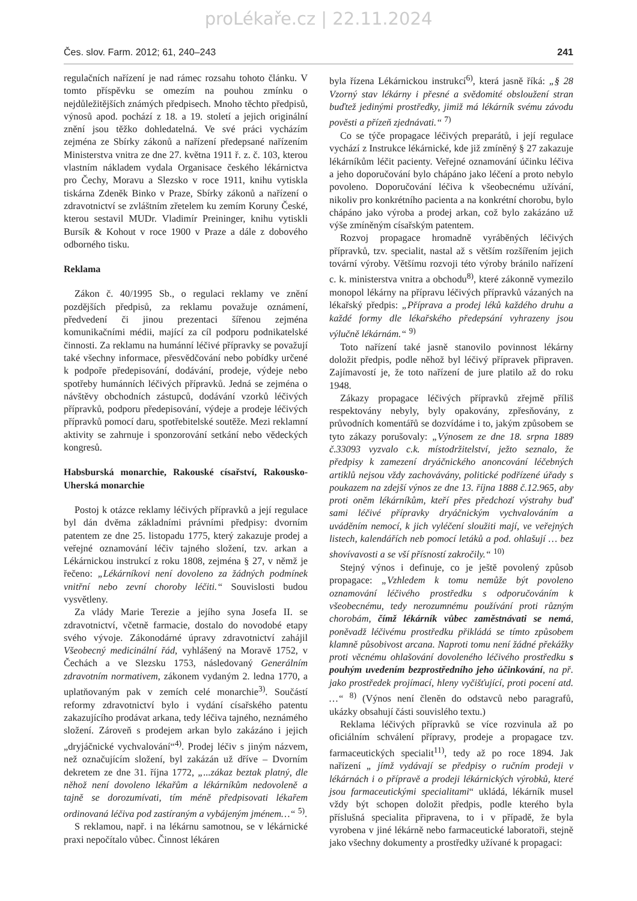proLékaře.cz | 22.11.2024
Čes. slov. Farm. 2012; 61, 240–243 241
regulačních nařízení je nad rámec rozsahu tohoto článku. V tomto příspěvku se omezím na pouhou zmínku o nejdůležitějších známých předpisech. Mnoho těchto předpisů, výnosů apod. pochází z 18. a 19. století a jejich originální znění jsou těžko dohledatelná. Ve své práci vycházím zejména ze Sbírky zákonů a nařízení předepsané nařízením Ministerstva vnitra ze dne 27. května 1911 ř. z. č. 103, kterou vlastním nákladem vydala Organisace českého lékárnictva pro Čechy, Moravu a Slezsko v roce 1911, knihu vytiskla tiskárna Zdeněk Binko v Praze, Sbírky zákonů a nařízení o zdravotnictví se zvláštním zřetelem ku zemím Koruny České, kterou sestavil MUDr. Vladimír Preininger, knihu vytiskli Bursík & Kohout v roce 1900 v Praze a dále z dobového odborného tisku.
Reklama
Zákon č. 40/1995 Sb., o regulaci reklamy ve znění pozdějších předpisů, za reklamu považuje oznámení, předvedení či jinou prezentaci šířenou zejména komunikačními médii, mající za cíl podporu podnikatelské činnosti. Za reklamu na humánní léčivé přípravky se považují také všechny informace, přesvědčování nebo pobídky určené k podpoře předepisování, dodávání, prodeje, výdeje nebo spotřeby humánních léčivých přípravků. Jedná se zejména o návštěvy obchodních zástupců, dodávání vzorků léčivých přípravků, podporu předepisování, výdeje a prodeje léčivých přípravků pomocí daru, spotřebitelské soutěže. Mezi reklamní aktivity se zahrnuje i sponzorování setkání nebo vědeckých kongresů.
Habsburská monarchie, Rakouské císařství, Rakousko-Uherská monarchie
Postoj k otázce reklamy léčivých přípravků a její regulace byl dán dvěma základními právními předpisy: dvorním patentem ze dne 25. listopadu 1775, který zakazuje prodej a veřejné oznamování léčiv tajného složení, tzv. arkan a Lékárnickou instrukcí z roku 1808, zejména § 27, v němž je řečeno: „Lékárníkovi není dovoleno za žádných podmínek vnitřní nebo zevní choroby léčiti.“ Souvislosti budou vysvětleny.
Za vlády Marie Terezie a jejího syna Josefa II. se zdravotnictví, včetně farmacie, dostalo do novodobé etapy svého vývoje. Zákonodárné úpravy zdravotnictví zahájil Všeobecný medicinální řád, vyhlášený na Moravě 1752, v Čechách a ve Slezsku 1753, následovaný Generálním zdravotním normativem, zákonem vydaným 2. ledna 1770, a uplatňovaným pak v zemích celé monarchie<sup>3)</sup>. Součástí reformy zdravotnictví bylo i vydání císařského patentu zakazujícího prodávat arkana, tedy léčiva tajného, neznámého složení. Zároveň s prodejem arkan bylo zakázáno i jejich „dryjáčnické vychvalování“<sup>4)</sup>. Prodej léčiv s jiným názvem, než označujícím složení, byl zakázán už dříve – Dvorním dekretem ze dne 31. října 1772, „...zákaz beztak platný, dle něhož není dovoleno lékařům a lékárníkům nedovoleně a tajně se dorozumívati, tím méně předpisovati lékařem ordinovaná léčiva pod zastíraným a vybájeným jménem…“ <sup>5)</sup>.
S reklamou, např. i na lékárnu samotnou, se v lékárnické praxi nepočítalo vůbec. Činnost lékáren
byla řízena Lékárnickou instrukcí<sup>6)</sup>, která jasně říká: „§ 28 Vzorný stav lékárny i přesné a svědomité obsloužení stran buďtež jedinými prostředky, jimiž má lékárník svému závodu pověsti a přízeň zjednávati.“ <sup>7)</sup>
Co se týče propagace léčivých preparátů, i její regulace vychází z Instrukce lékárnické, kde již zmíněný § 27 zakazuje lékárníkům léčit pacienty. Veřejné oznamování účinku léčiva a jeho doporučování bylo chápáno jako léčení a proto nebylo povoleno. Doporučování léčiva k všeobecnému užívání, nikoliv pro konkrétního pacienta a na konkrétní chorobu, bylo chápáno jako výroba a prodej arkan, což bylo zakázáno už výše zmíněným císařským patentem.
Rozvoj propagace hromadně vyráběných léčivých přípravků, tzv. specialit, nastal až s větším rozšířením jejich tovární výroby. Většímu rozvoji této výroby bránilo nařízení c. k. ministerstva vnitra a obchodu<sup>8)</sup>, které zákonně vymezilo monopol lékárny na přípravu léčivých přípravků vázaných na lékařský předpis: „Příprava a prodej léků každého druhu a každé formy dle lékařského předepsání vyhrazeny jsou výlučně lékárnám.“ <sup>9)</sup>
Toto nařízení také jasně stanovilo povinnost lékárny doložit předpis, podle něhož byl léčivý přípravek připraven. Zajímavostí je, že toto nařízení de jure platilo až do roku 1948.
Zákazy propagace léčivých přípravků zřejmě příliš respektovány nebyly, byly opakovány, zpřesňovány, z průvodních komentářů se dozvídáme i to, jakým způsobem se tyto zákazy porušovaly: „Výnosem ze dne 18. srpna 1889 č.33093 vyzvalo c.k. místodržitelství, ježto seznalo, že předpisy k zamezení dryáčnického anoncování léčebných artiklů nejsou vždy zachovávány, politické podřízené úřady s poukazem na zdejší výnos ze dne 13. října 1888 č.12.965, aby proti oněm lékárníkům, kteří přes předchozí výstrahy buď sami léčivé přípravky dryáčnickým vychvalováním a uváděním nemocí, k jich vyléčení sloužiti mají, ve veřejných listech, kalendářích neb pomocí letáků a pod. ohlašují … bez shovívavosti a se vší přísností zakročily.“ <sup>10)</sup>
Stejný výnos i definuje, co je ještě povolený způsob propagace: „Vzhledem k tomu nemůže být povoleno oznamování léčivého prostředku s odporučováním k všeobecnému, tedy nerozumnému používání proti různým chorobám, čímž lékárník vůbec zaměstnávati se nemá, poněvadž léčivému prostředku přikládá se tímto způsobem klamně působivost arcana. Naproti tomu není žádné překážky proti věcnému ohlašování dovoleného léčivého prostředku s pouhým uvedením bezprostředního jeho účinkování, na př. jako prostředek projímací, hleny vyčišťující, proti pocení atd. …“ <sup>8)</sup> (Výnos není členěn do odstavců nebo paragrafů, ukázky obsahují části souvislého textu.)
Reklama léčivých přípravků se více rozvinula až po oficiálním schválení přípravy, prodeje a propagace tzv. farmaceutických specialit<sup>11)</sup>, tedy až po roce 1894. Jak nařízení „ jímž vydávají se předpisy o ručním prodeji v lékárnách i o přípravě a prodeji lékárnických výrobků, které jsou farmaceutickými specialitami“ ukládá, lékárník musel vždy být schopen doložit předpis, podle kterého byla příslušná specialita připravena, to i v případě, že byla vyrobena v jiné lékárně nebo farmaceutické laboratoři, stejně jako všechny dokumenty a prostředky užívané k propagaci: